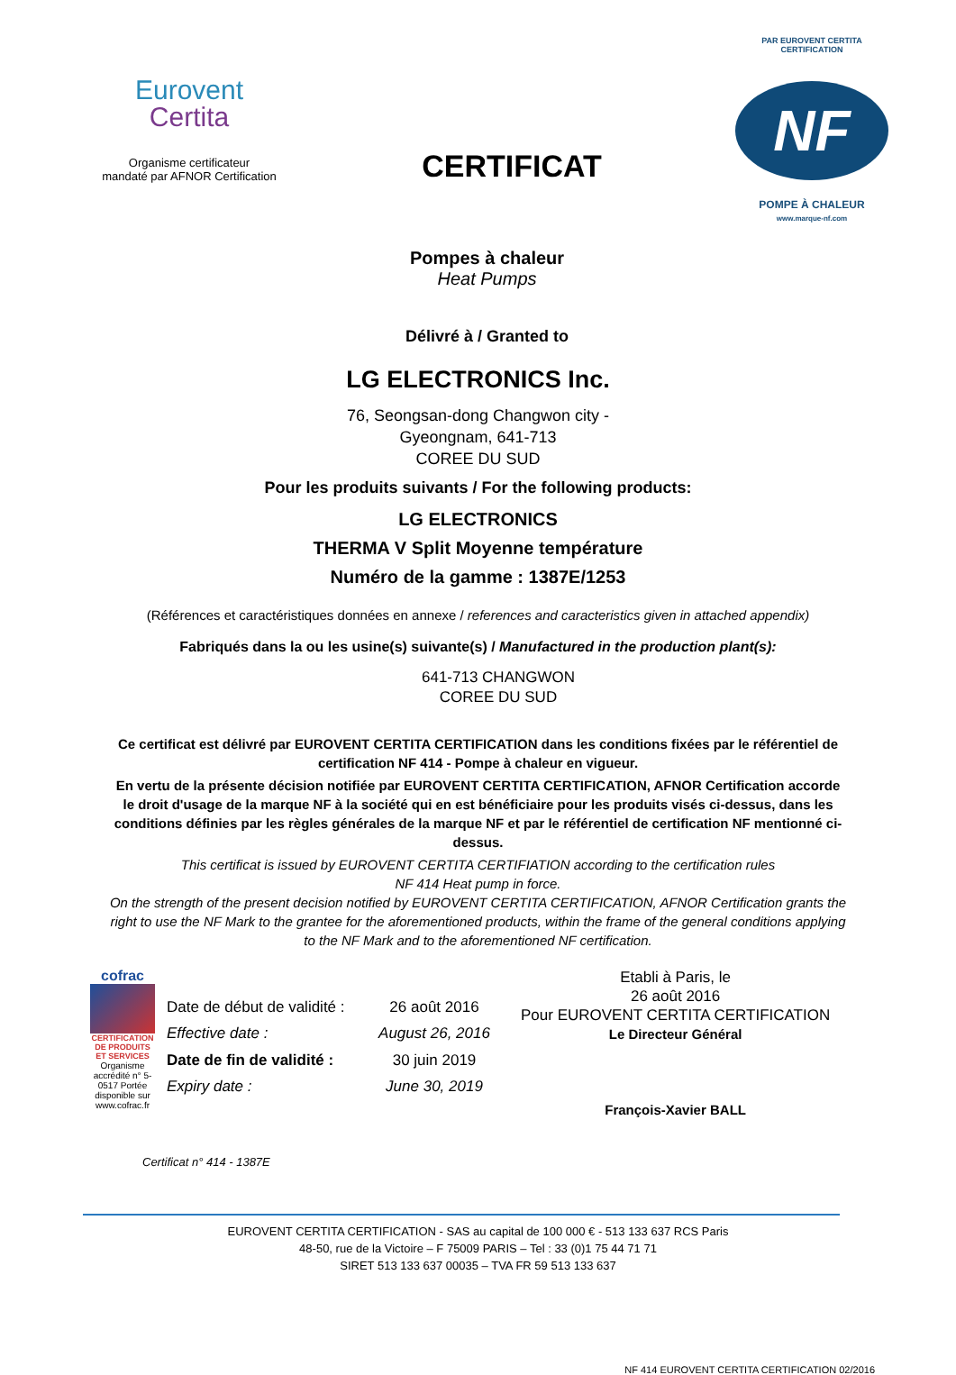Eurovent
Certita
Organisme certificateur
mandaté par AFNOR Certification
CERTIFICAT
PAR EUROVENT CERTITA CERTIFICATION
NF
POMPE À CHALEUR
www.marque-nf.com
Pompes à chaleur
Heat Pumps
Délivré à / Granted to
LG ELECTRONICS Inc.
76, Seongsan-dong Changwon city -
Gyeongnam, 641-713
COREE DU SUD
Pour les produits suivants / For the following products:
LG ELECTRONICS
THERMA V Split Moyenne température
Numéro de la gamme : 1387E/1253
(Références et caractéristiques données en annexe / references and caracteristics given in attached appendix)
Fabriqués dans la ou les usine(s) suivante(s) / Manufactured in the production plant(s):
641-713 CHANGWON
COREE DU SUD
Ce certificat est délivré par EUROVENT CERTITA CERTIFICATION dans les conditions fixées par le référentiel de certification NF 414 - Pompe à chaleur en vigueur.
En vertu de la présente décision notifiée par EUROVENT CERTITA CERTIFICATION, AFNOR Certification accorde le droit d'usage de la marque NF à la société qui en est bénéficiaire pour les produits visés ci-dessus, dans les conditions définies par les règles générales de la marque NF et par le référentiel de certification NF mentionné ci-dessus.
This certificat is issued by EUROVENT CERTITA CERTIFIATION according to the certification rules
NF 414 Heat pump in force.
On the strength of the present decision notified by EUROVENT CERTITA CERTIFICATION, AFNOR Certification grants the right to use the NF Mark to the grantee for the aforementioned products, within the frame of the general conditions applying to the NF Mark and to the aforementioned NF certification.
cofrac
CERTIFICATION DE PRODUITS ET SERVICES
Organisme accrédité n° 5-0517 Portée disponible sur www.cofrac.fr
| Date de début de validité : | 26 août 2016 |
| Effective date : | August 26, 2016 |
| Date de fin de validité : | 30 juin 2019 |
| Expiry date : | June 30, 2019 |
Etabli à Paris, le
26 août 2016
Pour EUROVENT CERTITA CERTIFICATION
Le Directeur Général
François-Xavier BALL
Certificat n° 414 - 1387E
EUROVENT CERTITA CERTIFICATION - SAS au capital de 100 000 € - 513 133 637 RCS Paris
48-50, rue de la Victoire – F 75009 PARIS – Tel : 33 (0)1 75 44 71 71
SIRET 513 133 637 00035 – TVA FR 59 513 133 637
NF 414 EUROVENT CERTITA CERTIFICATION 02/2016